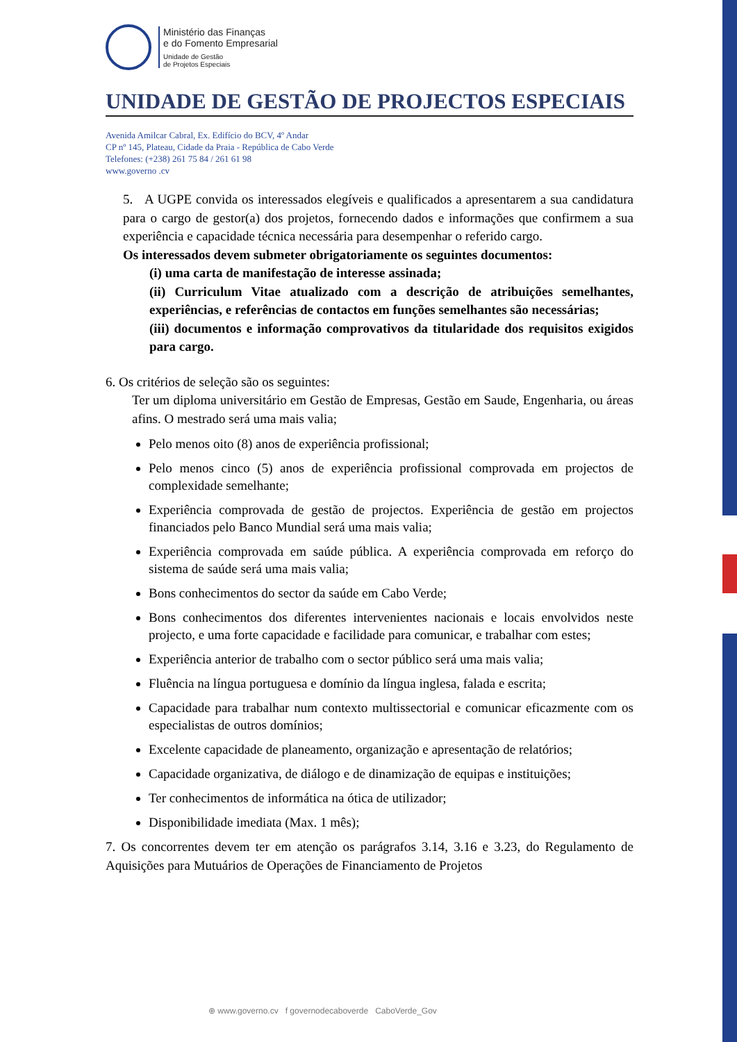Ministério das Finanças
e do Fomento Empresarial
Unidade de Gestão
de Projetos Especiais
UNIDADE DE GESTÃO DE PROJECTOS ESPECIAIS
Avenida Amilcar Cabral, Ex. Edifício do BCV, 4º Andar
CP nº 145, Plateau, Cidade da Praia - República de Cabo Verde
Telefones: (+238) 261 75 84 / 261 61 98
www.governo .cv
5. A UGPE convida os interessados elegíveis e qualificados a apresentarem a sua candidatura para o cargo de gestor(a) dos projetos, fornecendo dados e informações que confirmem a sua experiência e capacidade técnica necessária para desempenhar o referido cargo.
Os interessados devem submeter obrigatoriamente os seguintes documentos:
(i) uma carta de manifestação de interesse assinada;
(ii) Curriculum Vitae atualizado com a descrição de atribuições semelhantes, experiências, e referências de contactos em funções semelhantes são necessárias;
(iii) documentos e informação comprovativos da titularidade dos requisitos exigidos para cargo.
6. Os critérios de seleção são os seguintes:
Ter um diploma universitário em Gestão de Empresas, Gestão em Saude, Engenharia, ou áreas afins. O mestrado será uma mais valia;
Pelo menos oito (8) anos de experiência profissional;
Pelo menos cinco (5) anos de experiência profissional comprovada em projectos de complexidade semelhante;
Experiência comprovada de gestão de projectos. Experiência de gestão em projectos financiados pelo Banco Mundial será uma mais valia;
Experiência comprovada em saúde pública. A experiência comprovada em reforço do sistema de saúde será uma mais valia;
Bons conhecimentos do sector da saúde em Cabo Verde;
Bons conhecimentos dos diferentes intervenientes nacionais e locais envolvidos neste projecto, e uma forte capacidade e facilidade para comunicar, e trabalhar com estes;
Experiência anterior de trabalho com o sector público será uma mais valia;
Fluência na língua portuguesa e domínio da língua inglesa, falada e escrita;
Capacidade para trabalhar num contexto multissectorial e comunicar eficazmente com os especialistas de outros domínios;
Excelente capacidade de planeamento, organização e apresentação de relatórios;
Capacidade organizativa, de diálogo e de dinamização de equipas e instituições;
Ter conhecimentos de informática na ótica de utilizador;
Disponibilidade imediata (Max. 1 mês);
7. Os concorrentes devem ter em atenção os parágrafos 3.14, 3.16 e 3.23, do Regulamento de Aquisições para Mutuários de Operações de Financiamento de Projetos
⊕ www.governo.cv f governodecaboverde CaboVerde_Gov